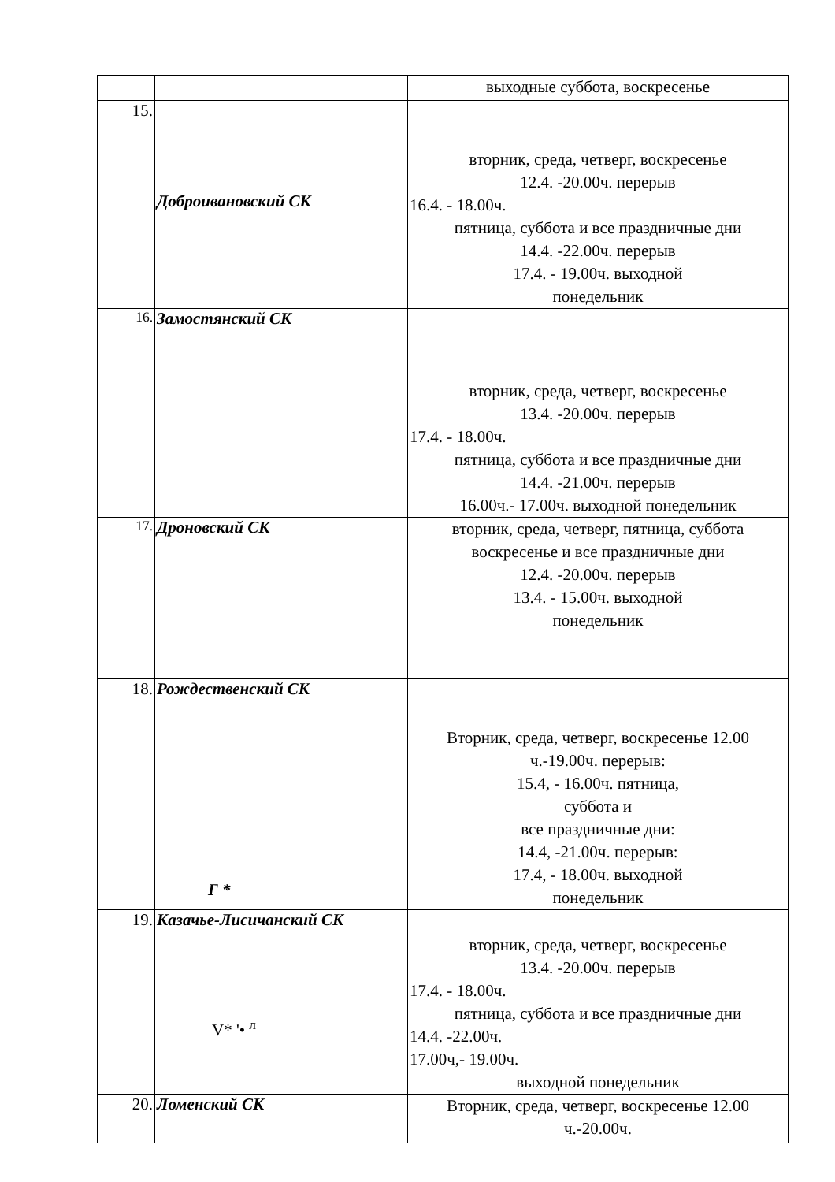| | | выходные суббота, воскресенье |
| 15. | Доброивановский СК | вторник, среда, четверг, воскресенье 12.4. -20.00ч. перерыв 16.4. - 18.00ч. пятница, суббота и все праздничные дни 14.4. -22.00ч. перерыв 17.4. - 19.00ч. выходной понедельник |
| <sup>16.</sup> | Замостянский СК | вторник, среда, четверг, воскресенье 13.4. -20.00ч. перерыв 17.4. - 18.00ч. пятница, суббота и все праздничные дни 14.4. -21.00ч. перерыв 16.00ч.- 17.00ч. выходной понедельник |
| <sup>17.</sup> | Дроновский СК | вторник, среда, четверг, пятница, суббота воскресенье и все праздничные дни 12.4. -20.00ч. перерыв 13.4. - 15.00ч. выходной понедельник |
| 18. | Рождественский СК Г * | Вторник, среда, четверг, воскресенье 12.00 ч.-19.00ч. перерыв: 15.4, - 16.00ч. пятница, суббота и все праздничные дни: 14.4, -21.00ч. перерыв: 17.4, - 18.00ч. выходной понедельник |
| 19. | Казачье-Лисичанский СК V* '• <sup>л</sup> | вторник, среда, четверг, воскресенье 13.4. -20.00ч. перерыв 17.4. - 18.00ч. пятница, суббота и все праздничные дни 14.4. -22.00ч. 17.00ч,- 19.00ч. выходной понедельник |
| 20. | Ломенский СК | Вторник, среда, четверг, воскресенье 12.00 ч.-20.00ч. |